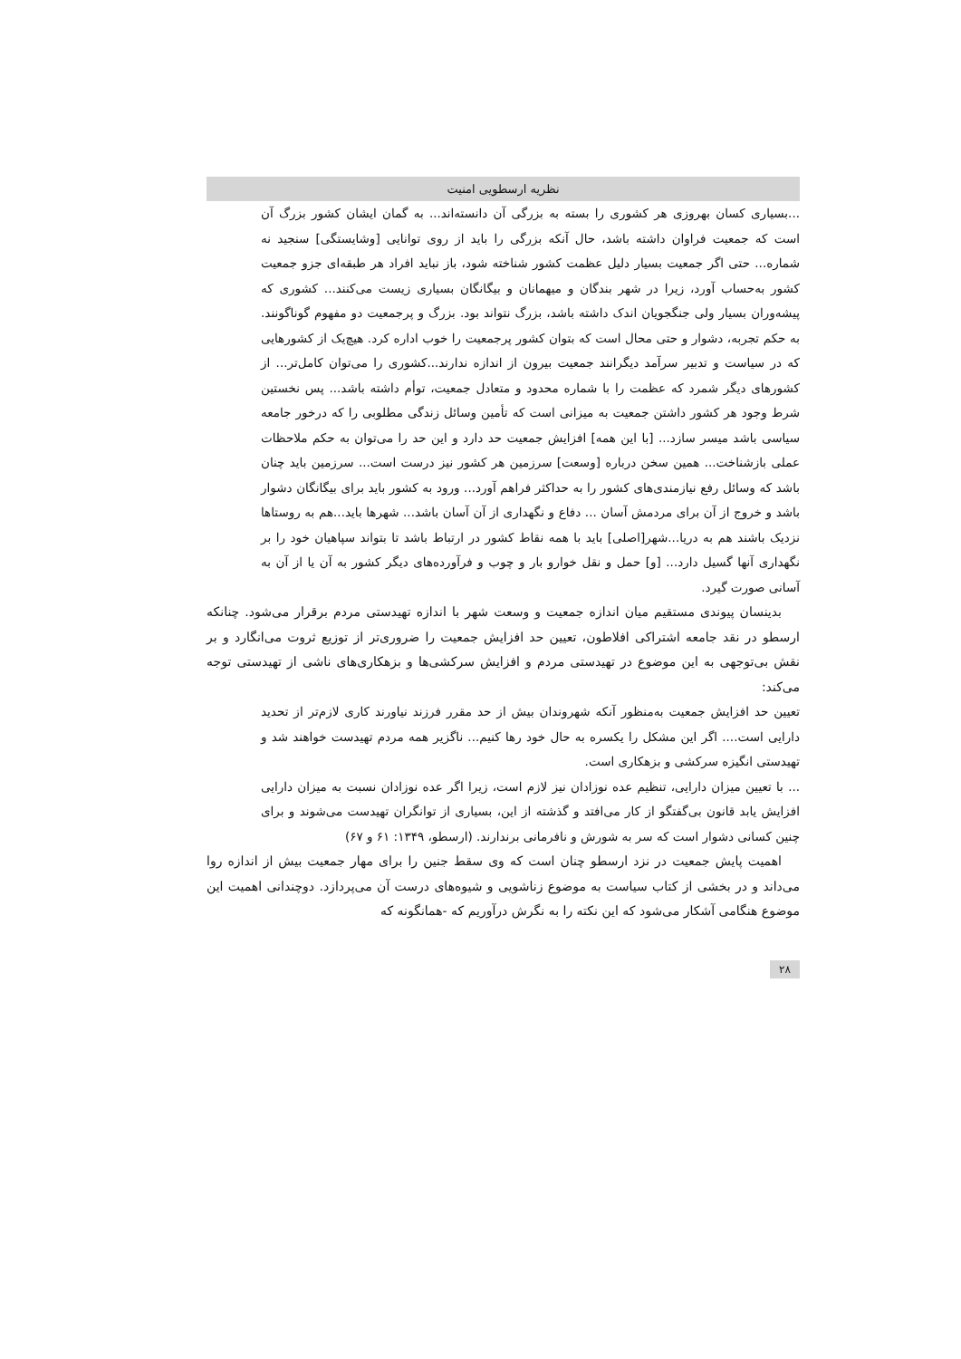نظریه ارسطویی امنیت
...بسیاری کسان بهروزی هر کشوری را بسته به بزرگی آن دانسته‌اند... به گمان ایشان کشور بزرگ آن است که جمعیت فراوان داشته باشد، حال آنکه بزرگی را باید از روی توانایی [وشایستگی] سنجید نه شماره... حتی اگر جمعیت بسیار دلیل عظمت کشور شناخته شود، باز نباید افراد هر طبقه‌ای جزو جمعیت کشور به‌حساب آورد، زیرا در شهر بندگان و میهمانان و بیگانگان بسیاری زیست می‌کنند... کشوری که پیشه‌وران بسیار ولی جنگجویان اندک داشته باشد، بزرگ نتواند بود. بزرگ و پرجمعیت دو مفهوم گوناگونند. به حکم تجربه، دشوار و حتی محال است که بتوان کشور پرجمعیت را خوب اداره کرد. هیچ‌یک از کشورهایی که در سیاست و تدبیر سرآمد دیگرانند جمعیت بیرون از اندازه ندارند...کشوری را می‌توان کامل‌تر... از کشورهای دیگر شمرد که عظمت را با شماره محدود و متعادل جمعیت، توأم داشته باشد... پس نخستین شرط وجود هر کشور داشتن جمعیت به میزانی است که تأمین وسائل زندگی مطلوبی را که درخور جامعه سیاسی باشد میسر سازد... [با این همه] افزایش جمعیت حد دارد و این حد را می‌توان به حکم ملاحظات عملی بازشناخت... همین سخن درباره [وسعت] سرزمین هر کشور نیز درست است... سرزمین باید چنان باشد که وسائل رفع نیازمندی‌های کشور را به حداکثر فراهم آورد... ورود به کشور باید برای بیگانگان دشوار باشد و خروج از آن برای مردمش آسان ... دفاع و نگهداری از آن آسان باشد... شهرها باید...هم به روستاها نزدیک باشند هم به دریا...شهر[اصلی] باید با همه نقاط کشور در ارتباط باشد تا بتواند سپاهیان خود را بر نگهداری آنها گسیل دارد... [و] حمل و نقل خوارو بار و چوب و فرآورده‌های دیگر کشور به آن یا از آن به آسانی صورت گیرد.
بدینسان پیوندی مستقیم میان اندازه جمعیت و وسعت شهر با اندازه تهیدستی مردم برقرار می‌شود. چنانکه ارسطو در نقد جامعه اشتراکی افلاطون، تعیین حد افزایش جمعیت را ضروری‌تر از توزیع ثروت می‌انگارد و بر نقش بی‌توجهی به این موضوع در تهیدستی مردم و افزایش سرکشی‌ها و بزهکاری‌های ناشی از تهیدستی توجه می‌کند:
تعیین حد افزایش جمعیت به‌منظور آنکه شهروندان بیش از حد مقرر فرزند نیاورند کاری لازم‌تر از تحدید دارایی است.... اگر این مشکل را یکسره به حال خود رها کنیم... ناگزیر همه مردم تهیدست خواهند شد و تهیدستی انگیزه سرکشی و بزهکاری است.
... با تعیین میزان دارایی، تنظیم عده نوزادان نیز لازم است، زیرا اگر عده نوزادان نسبت به میزان دارایی افزایش یابد قانون بی‌گفتگو از کار می‌افتد و گذشته از این، بسیاری از توانگران تهیدست می‌شوند و برای چنین کسانی دشوار است که سر به شورش و نافرمانی برندارند. (ارسطو، ۱۳۴۹: ۶۱ و ۶۷)
اهمیت پایش جمعیت در نزد ارسطو چنان است که وی سقط جنین را برای مهار جمعیت بیش از اندازه روا می‌داند و در بخشی از کتاب سیاست به موضوع زناشویی و شیوه‌های درست آن می‌پردازد. دوچندانی اهمیت این موضوع هنگامی آشکار می‌شود که این نکته را به نگرش درآوریم که -همانگونه که
۲۸